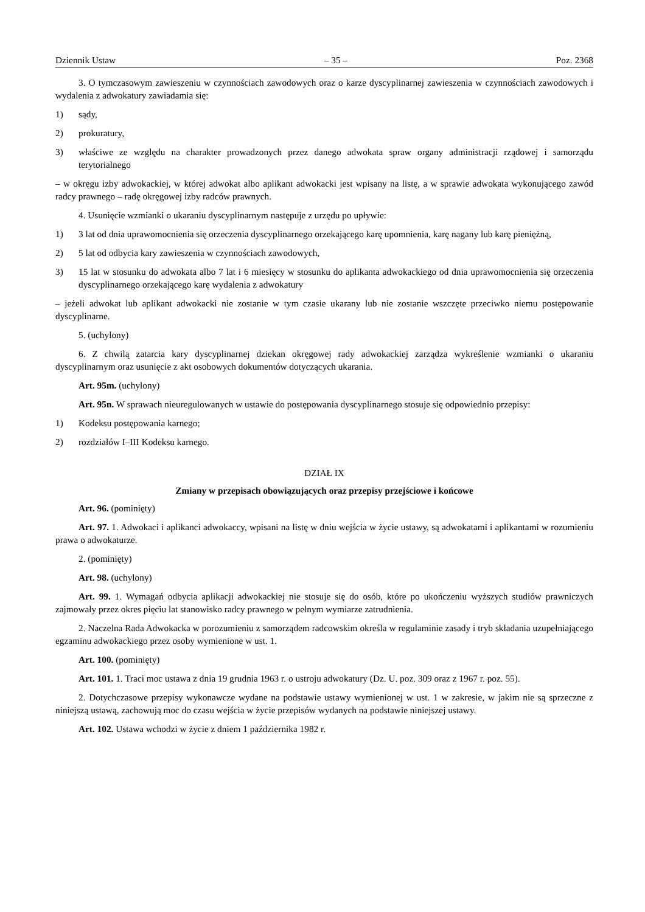Dziennik Ustaw – 35 – Poz. 2368
3. O tymczasowym zawieszeniu w czynnościach zawodowych oraz o karze dyscyplinarnej zawieszenia w czynnościach zawodowych i wydalenia z adwokatury zawiadamia się:
1) sądy,
2) prokuratury,
3) właściwe ze względu na charakter prowadzonych przez danego adwokata spraw organy administracji rządowej i samorządu terytorialnego
– w okręgu izby adwokackiej, w której adwokat albo aplikant adwokacki jest wpisany na listę, a w sprawie adwokata wykonującego zawód radcy prawnego – radę okręgowej izby radców prawnych.
4. Usunięcie wzmianki o ukaraniu dyscyplinarnym następuje z urzędu po upływie:
1) 3 lat od dnia uprawomocnienia się orzeczenia dyscyplinarnego orzekającego karę upomnienia, karę nagany lub karę pieniężną,
2) 5 lat od odbycia kary zawieszenia w czynnościach zawodowych,
3) 15 lat w stosunku do adwokata albo 7 lat i 6 miesięcy w stosunku do aplikanta adwokackiego od dnia uprawomocnienia się orzeczenia dyscyplinarnego orzekającego karę wydalenia z adwokatury
– jeżeli adwokat lub aplikant adwokacki nie zostanie w tym czasie ukarany lub nie zostanie wszczęte przeciwko niemu postępowanie dyscyplinarne.
5. (uchylony)
6. Z chwilą zatarcia kary dyscyplinarnej dziekan okręgowej rady adwokackiej zarządza wykreślenie wzmianki o ukaraniu dyscyplinarnym oraz usunięcie z akt osobowych dokumentów dotyczących ukarania.
Art. 95m. (uchylony)
Art. 95n. W sprawach nieuregulowanych w ustawie do postępowania dyscyplinarnego stosuje się odpowiednio przepisy:
1) Kodeksu postępowania karnego;
2) rozdziałów I–III Kodeksu karnego.
DZIAŁ IX
Zmiany w przepisach obowiązujących oraz przepisy przejściowe i końcowe
Art. 96. (pominięty)
Art. 97. 1. Adwokaci i aplikanci adwokaccy, wpisani na listę w dniu wejścia w życie ustawy, są adwokatami i aplikantami w rozumieniu prawa o adwokaturze.
2. (pominięty)
Art. 98. (uchylony)
Art. 99. 1. Wymagań odbycia aplikacji adwokackiej nie stosuje się do osób, które po ukończeniu wyższych studiów prawniczych zajmowały przez okres pięciu lat stanowisko radcy prawnego w pełnym wymiarze zatrudnienia.
2. Naczelna Rada Adwokacka w porozumieniu z samorządem radcowskim określa w regulaminie zasady i tryb składania uzupełniającego egzaminu adwokackiego przez osoby wymienione w ust. 1.
Art. 100. (pominięty)
Art. 101. 1. Traci moc ustawa z dnia 19 grudnia 1963 r. o ustroju adwokatury (Dz. U. poz. 309 oraz z 1967 r. poz. 55).
2. Dotychczasowe przepisy wykonawcze wydane na podstawie ustawy wymienionej w ust. 1 w zakresie, w jakim nie są sprzeczne z niniejszą ustawą, zachowują moc do czasu wejścia w życie przepisów wydanych na podstawie niniejszej ustawy.
Art. 102. Ustawa wchodzi w życie z dniem 1 października 1982 r.